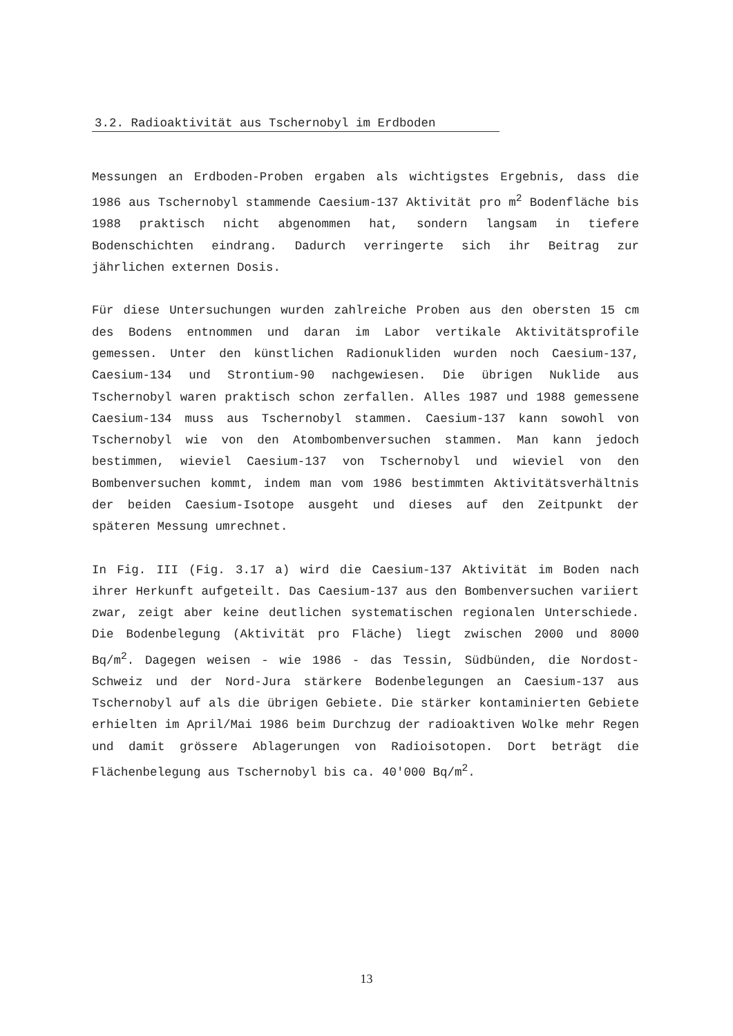3.2. Radioaktivität aus Tschernobyl im Erdboden
Messungen an Erdboden-Proben ergaben als wichtigstes Ergebnis, dass die 1986 aus Tschernobyl stammende Caesium-137 Aktivität pro m<sup>2</sup> Bodenfläche bis 1988 praktisch nicht abgenommen hat, sondern langsam in tiefere Bodenschichten eindrang. Dadurch verringerte sich ihr Beitrag zur jährlichen externen Dosis.
Für diese Untersuchungen wurden zahlreiche Proben aus den obersten 15 cm des Bodens entnommen und daran im Labor vertikale Aktivitätsprofile gemessen. Unter den künstlichen Radionukliden wurden noch Caesium-137, Caesium-134 und Strontium-90 nachgewiesen. Die übrigen Nuklide aus Tschernobyl waren praktisch schon zerfallen. Alles 1987 und 1988 gemessene Caesium-134 muss aus Tschernobyl stammen. Caesium-137 kann sowohl von Tschernobyl wie von den Atombombenversuchen stammen. Man kann jedoch bestimmen, wieviel Caesium-137 von Tschernobyl und wieviel von den Bombenversuchen kommt, indem man vom 1986 bestimmten Aktivitätsverhältnis der beiden Caesium-Isotope ausgeht und dieses auf den Zeitpunkt der späteren Messung umrechnet.
In Fig. III (Fig. 3.17 a) wird die Caesium-137 Aktivität im Boden nach ihrer Herkunft aufgeteilt. Das Caesium-137 aus den Bombenversuchen variiert zwar, zeigt aber keine deutlichen systematischen regionalen Unterschiede. Die Bodenbelegung (Aktivität pro Fläche) liegt zwischen 2000 und 8000 Bq/m<sup>2</sup>. Dagegen weisen - wie 1986 - das Tessin, Südbünden, die Nordost-Schweiz und der Nord-Jura stärkere Bodenbelegungen an Caesium-137 aus Tschernobyl auf als die übrigen Gebiete. Die stärker kontaminierten Gebiete erhielten im April/Mai 1986 beim Durchzug der radioaktiven Wolke mehr Regen und damit grössere Ablagerungen von Radioisotopen. Dort beträgt die Flächenbelegung aus Tschernobyl bis ca. 40'000 Bq/m<sup>2</sup>.
13